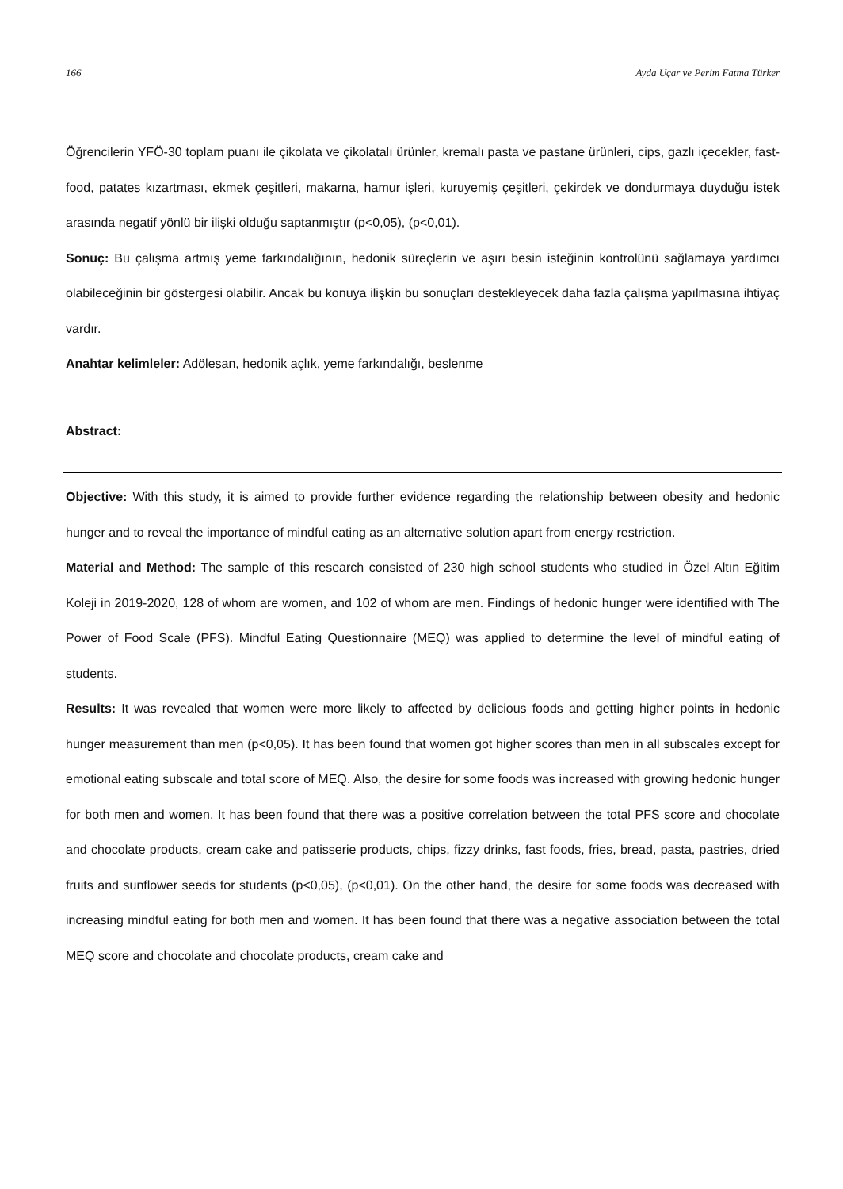166 Ayda Uçar ve Perim Fatma Türker
Öğrencilerin YFÖ-30 toplam puanı ile çikolata ve çikolatalı ürünler, kremalı pasta ve pastane ürünleri, cips, gazlı içecekler, fast-food, patates kızartması, ekmek çeşitleri, makarna, hamur işleri, kuruyemiş çeşitleri, çekirdek ve dondurmaya duyduğu istek arasında negatif yönlü bir ilişki olduğu saptanmıştır (p<0,05), (p<0,01).
Sonuç: Bu çalışma artmış yeme farkındalığının, hedonik süreçlerin ve aşırı besin isteğinin kontrolünü sağlamaya yardımcı olabileceğinin bir göstergesi olabilir. Ancak bu konuya ilişkin bu sonuçları destekleyecek daha fazla çalışma yapılmasına ihtiyaç vardır.
Anahtar kelimleler: Adölesan, hedonik açlık, yeme farkındalığı, beslenme
Abstract:
Objective: With this study, it is aimed to provide further evidence regarding the relationship between obesity and hedonic hunger and to reveal the importance of mindful eating as an alternative solution apart from energy restriction.
Material and Method: The sample of this research consisted of 230 high school students who studied in Özel Altın Eğitim Koleji in 2019-2020, 128 of whom are women, and 102 of whom are men. Findings of hedonic hunger were identified with The Power of Food Scale (PFS). Mindful Eating Questionnaire (MEQ) was applied to determine the level of mindful eating of students.
Results: It was revealed that women were more likely to affected by delicious foods and getting higher points in hedonic hunger measurement than men (p<0,05). It has been found that women got higher scores than men in all subscales except for emotional eating subscale and total score of MEQ. Also, the desire for some foods was increased with growing hedonic hunger for both men and women. It has been found that there was a positive correlation between the total PFS score and chocolate and chocolate products, cream cake and patisserie products, chips, fizzy drinks, fast foods, fries, bread, pasta, pastries, dried fruits and sunflower seeds for students (p<0,05), (p<0,01). On the other hand, the desire for some foods was decreased with increasing mindful eating for both men and women. It has been found that there was a negative association between the total MEQ score and chocolate and chocolate products, cream cake and